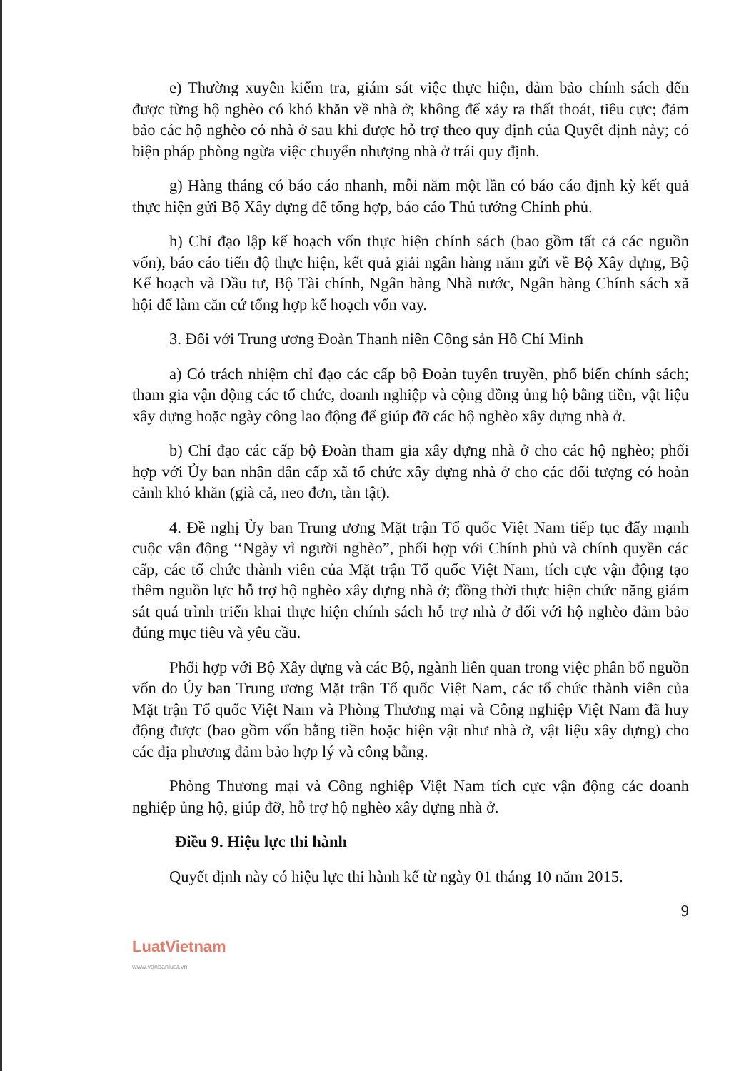e) Thường xuyên kiểm tra, giám sát việc thực hiện, đảm bảo chính sách đến được từng hộ nghèo có khó khăn về nhà ở; không để xảy ra thất thoát, tiêu cực; đảm bảo các hộ nghèo có nhà ở sau khi được hỗ trợ theo quy định của Quyết định này; có biện pháp phòng ngừa việc chuyển nhượng nhà ở trái quy định.
g) Hàng tháng có báo cáo nhanh, mỗi năm một lần có báo cáo định kỳ kết quả thực hiện gửi Bộ Xây dựng để tổng hợp, báo cáo Thủ tướng Chính phủ.
h) Chỉ đạo lập kế hoạch vốn thực hiện chính sách (bao gồm tất cả các nguồn vốn), báo cáo tiến độ thực hiện, kết quả giải ngân hàng năm gửi về Bộ Xây dựng, Bộ Kế hoạch và Đầu tư, Bộ Tài chính, Ngân hàng Nhà nước, Ngân hàng Chính sách xã hội để làm căn cứ tổng hợp kế hoạch vốn vay.
3. Đối với Trung ương Đoàn Thanh niên Cộng sản Hồ Chí Minh
a) Có trách nhiệm chỉ đạo các cấp bộ Đoàn tuyên truyền, phổ biến chính sách; tham gia vận động các tổ chức, doanh nghiệp và cộng đồng ủng hộ bằng tiền, vật liệu xây dựng hoặc ngày công lao động để giúp đỡ các hộ nghèo xây dựng nhà ở.
b) Chỉ đạo các cấp bộ Đoàn tham gia xây dựng nhà ở cho các hộ nghèo; phối hợp với Ủy ban nhân dân cấp xã tổ chức xây dựng nhà ở cho các đối tượng có hoàn cảnh khó khăn (già cả, neo đơn, tàn tật).
4. Đề nghị Ủy ban Trung ương Mặt trận Tổ quốc Việt Nam tiếp tục đẩy mạnh cuộc vận động ‘‘Ngày vì người nghèo”, phối hợp với Chính phủ và chính quyền các cấp, các tổ chức thành viên của Mặt trận Tổ quốc Việt Nam, tích cực vận động tạo thêm nguồn lực hỗ trợ hộ nghèo xây dựng nhà ở; đồng thời thực hiện chức năng giám sát quá trình triển khai thực hiện chính sách hỗ trợ nhà ở đối với hộ nghèo đảm bảo đúng mục tiêu và yêu cầu.
Phối hợp với Bộ Xây dựng và các Bộ, ngành liên quan trong việc phân bổ nguồn vốn do Ủy ban Trung ương Mặt trận Tổ quốc Việt Nam, các tổ chức thành viên của Mặt trận Tổ quốc Việt Nam và Phòng Thương mại và Công nghiệp Việt Nam đã huy động được (bao gồm vốn bằng tiền hoặc hiện vật như nhà ở, vật liệu xây dựng) cho các địa phương đảm bảo hợp lý và công bằng.
Phòng Thương mại và Công nghiệp Việt Nam tích cực vận động các doanh nghiệp ủng hộ, giúp đỡ, hỗ trợ hộ nghèo xây dựng nhà ở.
Điều 9. Hiệu lực thi hành
Quyết định này có hiệu lực thi hành kể từ ngày 01 tháng 10 năm 2015.
9
LuatVietnam
www.vanbanluat.vn